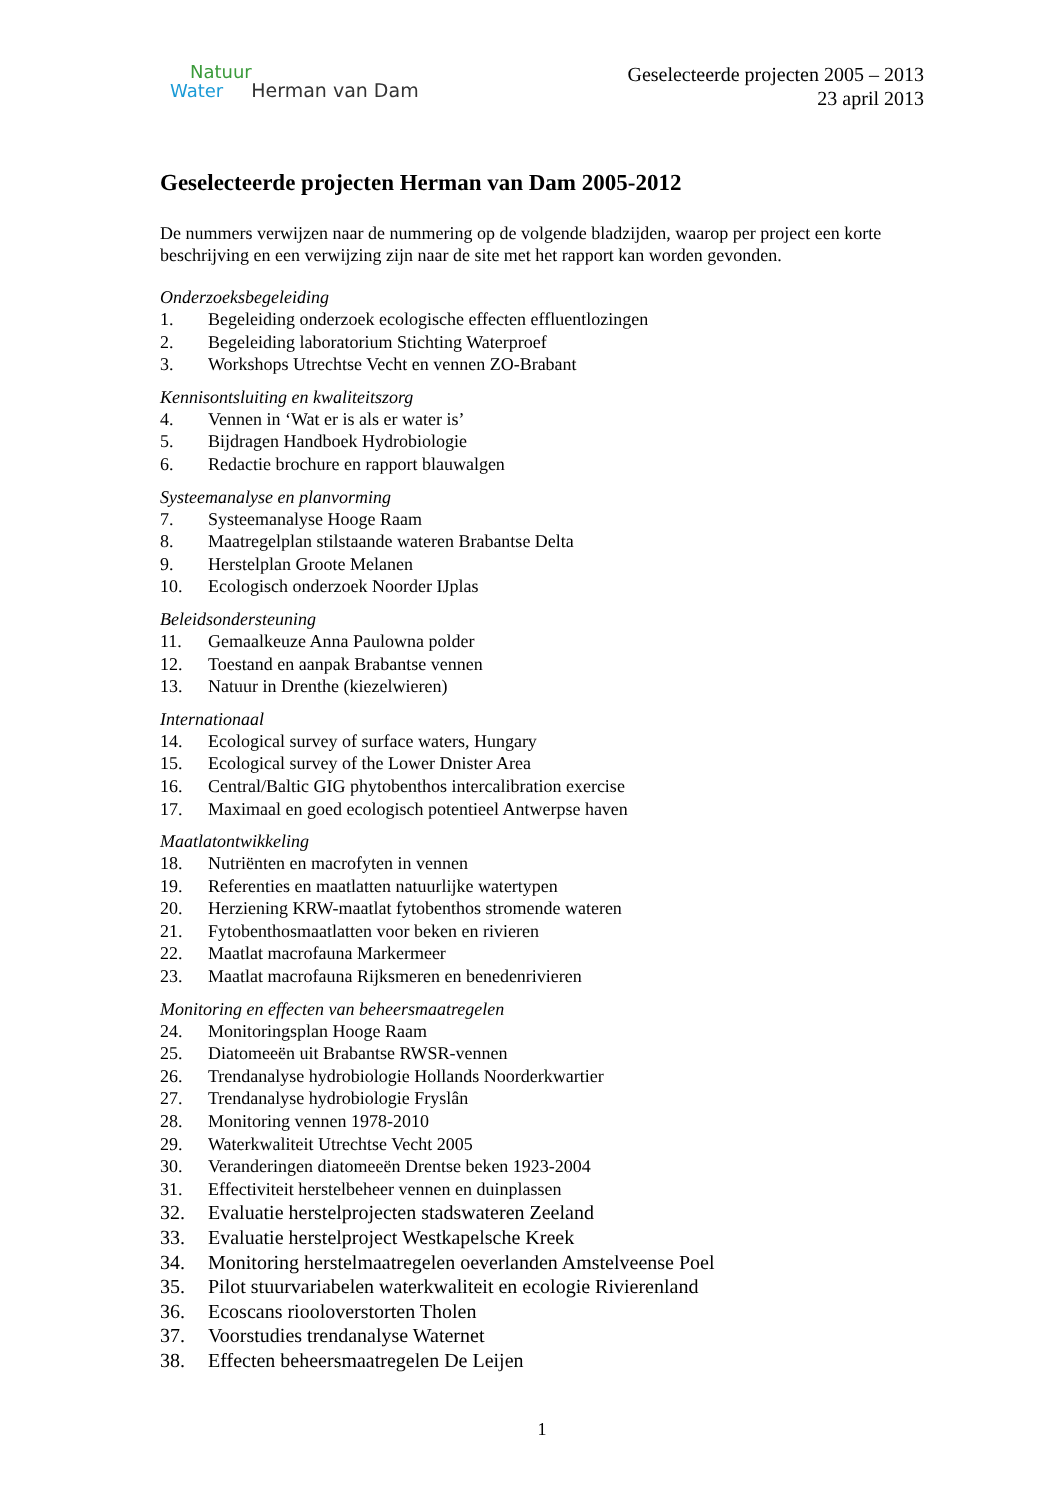Natuur
Water Herman van Dam
Geselecteerde projecten 2005 – 2013
23 april 2013
Geselecteerde projecten Herman van Dam 2005-2012
De nummers verwijzen naar de nummering op de volgende bladzijden, waarop per project een korte beschrijving en een verwijzing zijn naar de site met het rapport kan worden gevonden.
Onderzoeksbegeleiding
1. Begeleiding onderzoek ecologische effecten effluentlozingen
2. Begeleiding laboratorium Stichting Waterproef
3. Workshops Utrechtse Vecht en vennen ZO-Brabant
Kennisontsluiting en kwaliteitszorg
4. Vennen in ‘Wat er is als er water is’
5. Bijdragen Handboek Hydrobiologie
6. Redactie brochure en rapport blauwalgen
Systeemanalyse en planvorming
7. Systeemanalyse Hooge Raam
8. Maatregelplan stilstaande wateren Brabantse Delta
9. Herstelplan Groote Melanen
10. Ecologisch onderzoek Noorder IJplas
Beleidsondersteuning
11. Gemaalkeuze Anna Paulowna polder
12. Toestand en aanpak Brabantse vennen
13. Natuur in Drenthe (kiezelwieren)
Internationaal
14. Ecological survey of surface waters, Hungary
15. Ecological survey of the Lower Dnister Area
16. Central/Baltic GIG phytobenthos intercalibration exercise
17. Maximaal en goed ecologisch potentieel Antwerpse haven
Maatlatontwikkeling
18. Nutriënten en macrofyten in vennen
19. Referenties en maatlatten natuurlijke watertypen
20. Herziening KRW-maatlat fytobenthos stromende wateren
21. Fytobenthosmaatlatten voor beken en rivieren
22. Maatlat macrofauna Markermeer
23. Maatlat macrofauna Rijksmeren en benedenrivieren
Monitoring en effecten van beheersmaatregelen
24. Monitoringsplan Hooge Raam
25. Diatomeeën uit Brabantse RWSR-vennen
26. Trendanalyse hydrobiologie Hollands Noorderkwartier
27. Trendanalyse hydrobiologie Fryslân
28. Monitoring vennen 1978-2010
29. Waterkwaliteit Utrechtse Vecht 2005
30. Veranderingen diatomeeën Drentse beken 1923-2004
31. Effectiviteit herstelbeheer vennen en duinplassen
32. Evaluatie herstelprojecten stadswateren Zeeland
33. Evaluatie herstelproject Westkapelsche Kreek
34. Monitoring herstelmaatregelen oeverlanden Amstelveense Poel
35. Pilot stuurvariabelen waterkwaliteit en ecologie Rivierenland
36. Ecoscans riooloverstorten Tholen
37. Voorstudies trendanalyse Waternet
38. Effecten beheersmaatregelen De Leijen
1